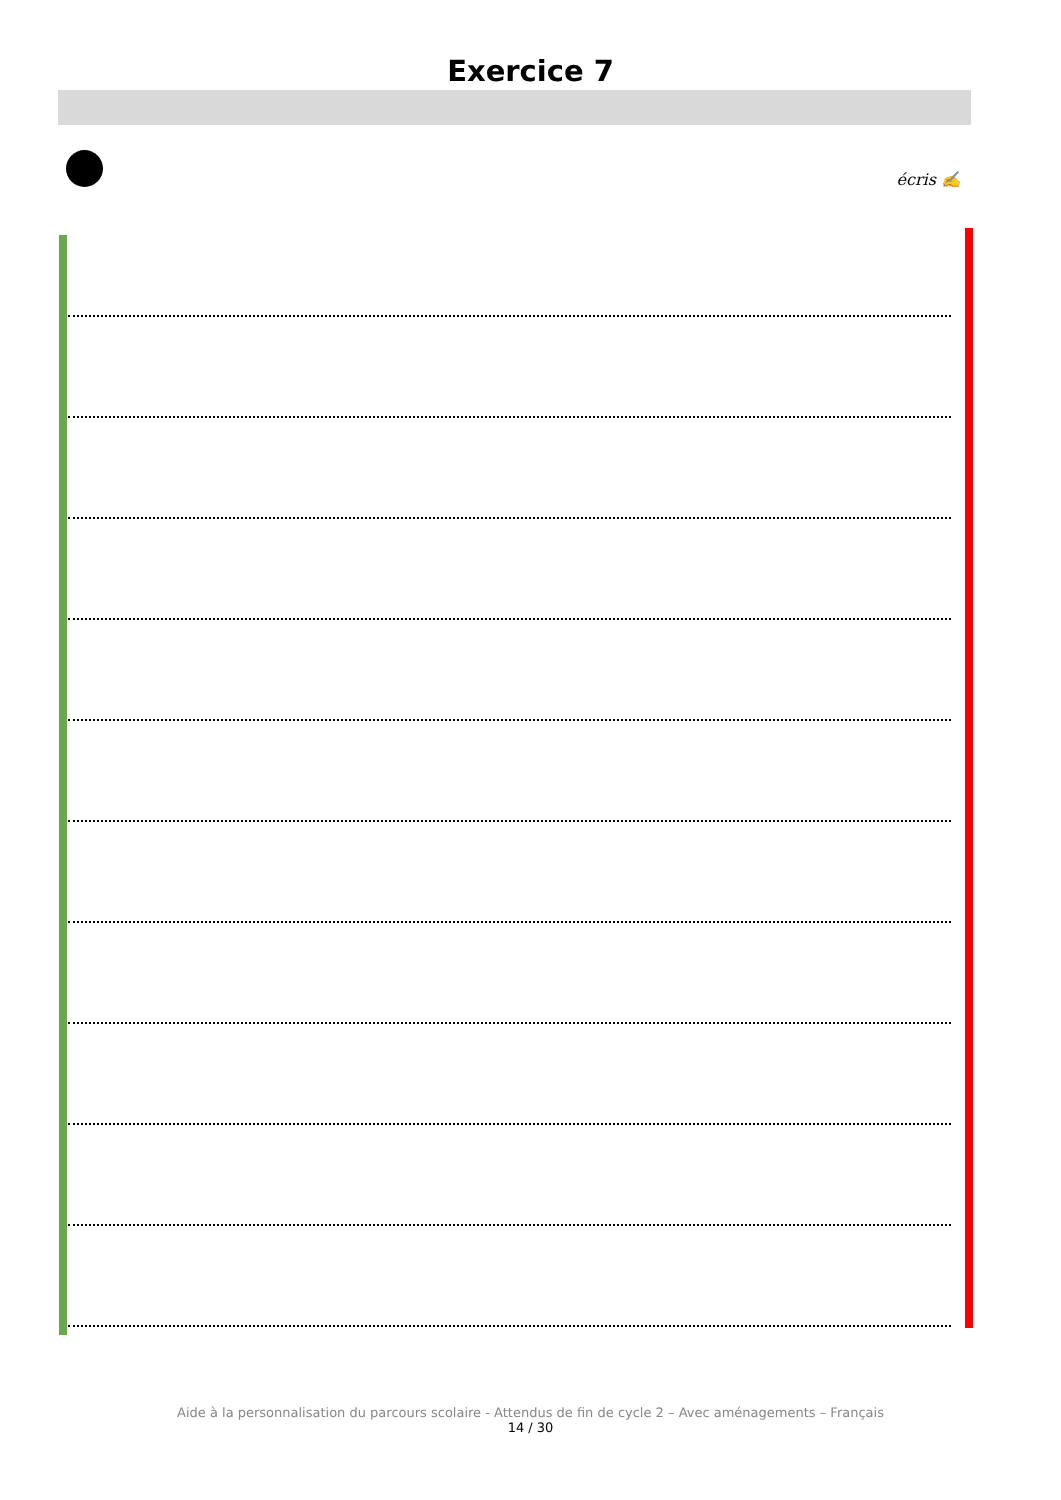Exercice 7
écris ✍
Aide à la personnalisation du parcours scolaire - Attendus de fin de cycle 2 – Avec aménagements – Français
14 / 30